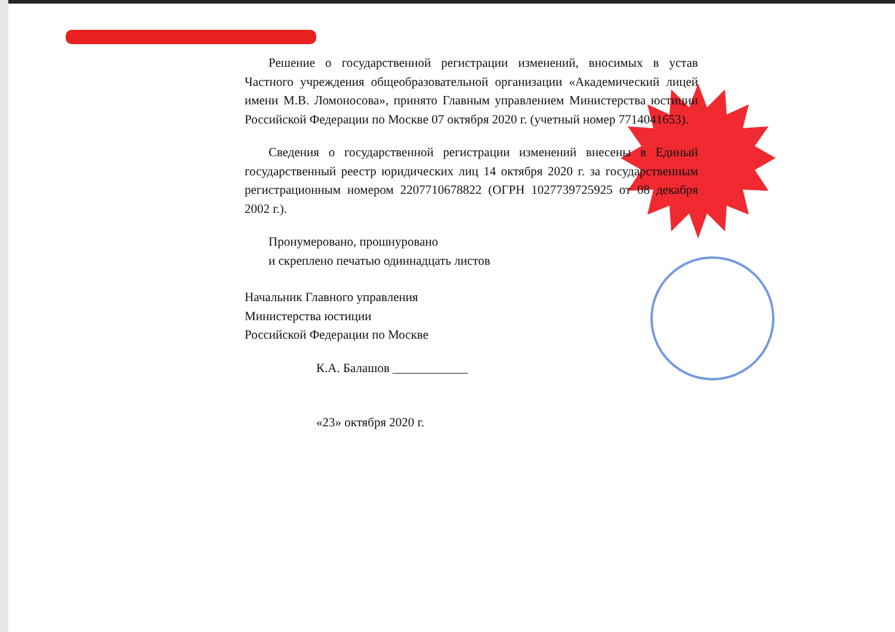Решение о государственной регистрации изменений, вносимых в устав Частного учреждения общеобразовательной организации «Академический лицей имени М.В. Ломоносова», принято Главным управлением Министерства юстиции Российской Федерации по Москве 07 октября 2020 г. (учетный номер 7714041653).
Сведения о государственной регистрации изменений внесены в Единый государственный реестр юридических лиц 14 октября 2020 г. за государственным регистрационным номером 2207710678822 (ОГРН 1027739725925 от 08 декабря 2002 г.).
Пронумеровано, прошнуровано
и скреплено печатью одиннадцать листов
Начальник Главного управления
Министерства юстиции
Российской Федерации по Москве
К.А. Балашов ____________
«23» октября 2020 г.